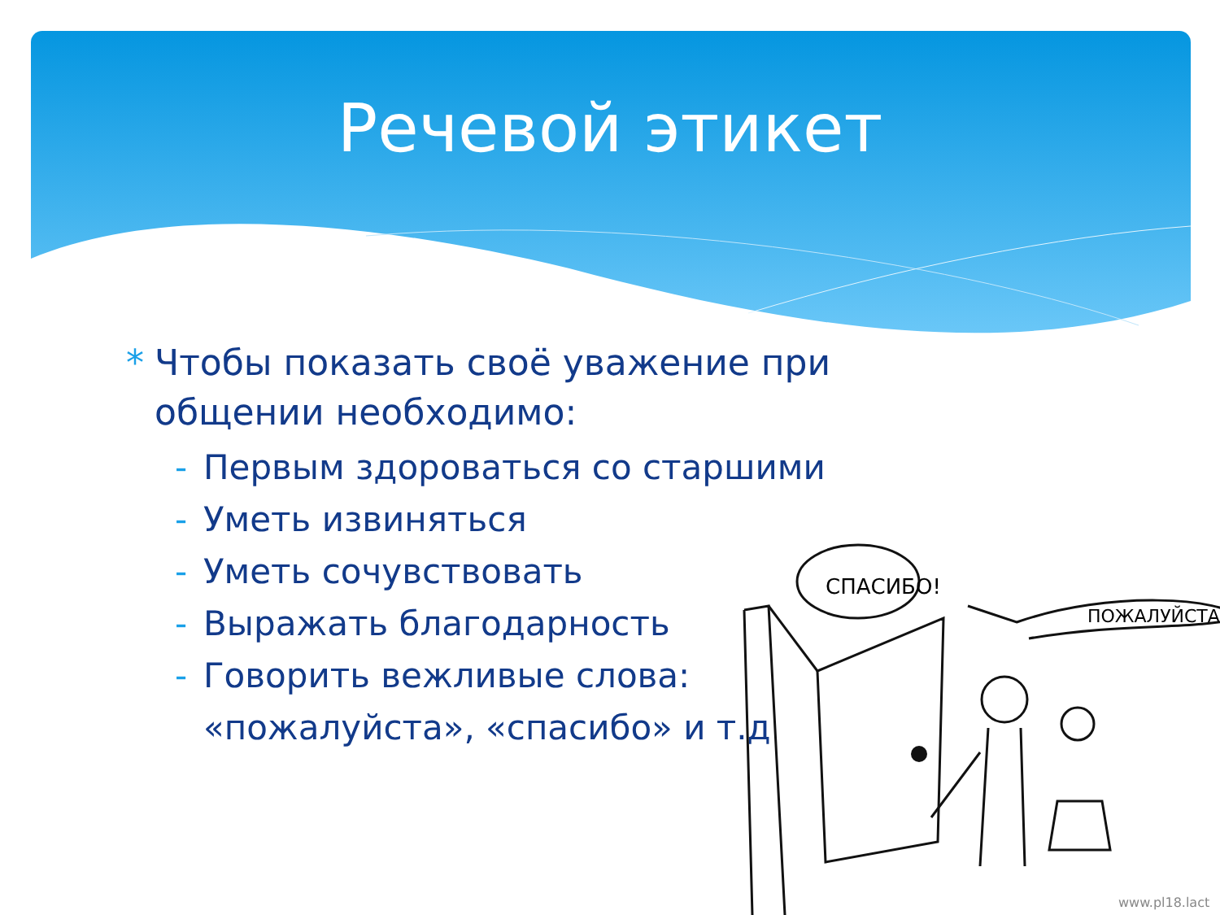Речевой этикет
* Чтобы показать своё уважение при общении необходимо:
- Первым здороваться со старшими
- Уметь извиняться
- Уметь сочувствовать
- Выражать благодарность
- Говорить вежливые слова:
«пожалуйста», «спасибо» и т.д
СПАСИБО!
ПОЖАЛУЙСТА
www.pl18.lact